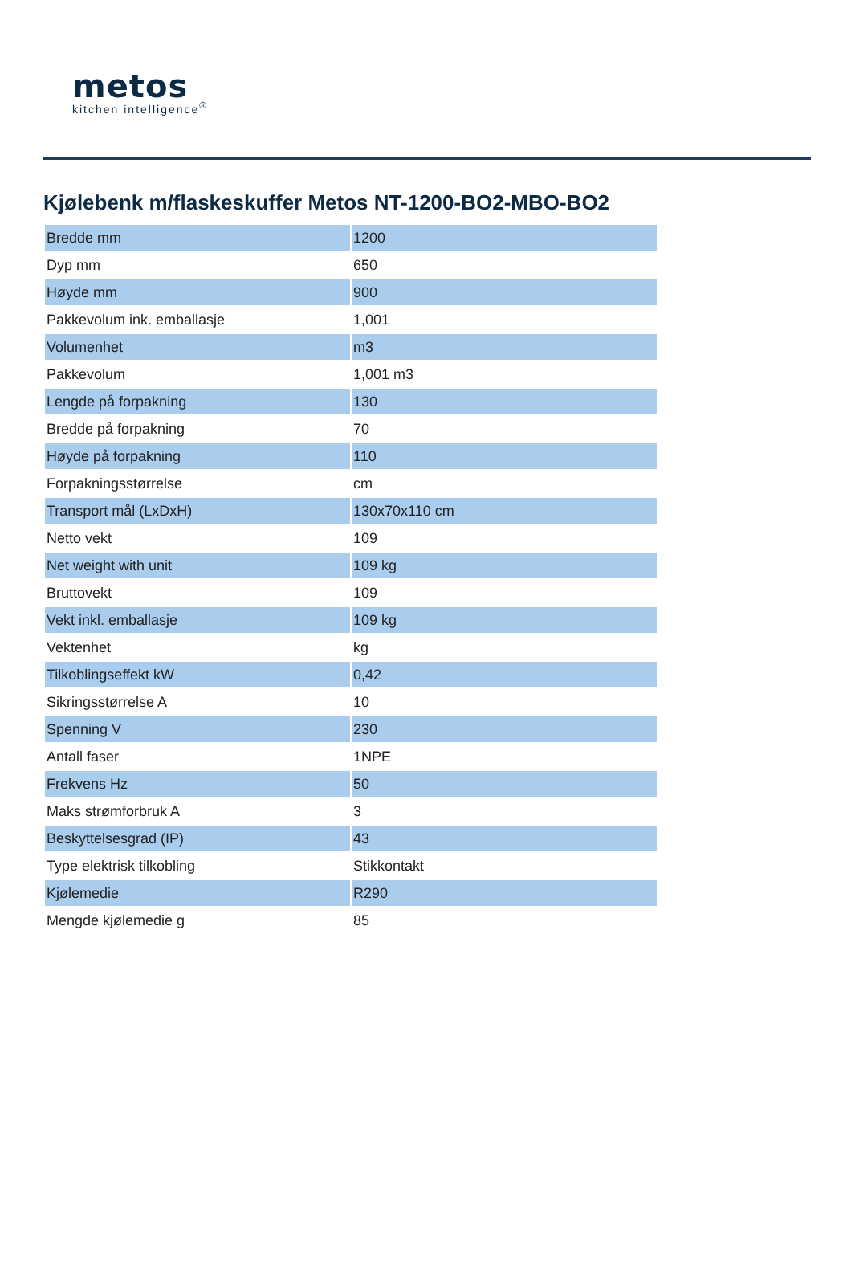metos
kitchen intelligence<sup>®</sup>
Kjølebenk m/flaskeskuffer Metos NT-1200-BO2-MBO-BO2
| Bredde mm | 1200 |
| Dyp mm | 650 |
| Høyde mm | 900 |
| Pakkevolum ink. emballasje | 1,001 |
| Volumenhet | m3 |
| Pakkevolum | 1,001 m3 |
| Lengde på forpakning | 130 |
| Bredde på forpakning | 70 |
| Høyde på forpakning | 110 |
| Forpakningsstørrelse | cm |
| Transport mål (LxDxH) | 130x70x110 cm |
| Netto vekt | 109 |
| Net weight with unit | 109 kg |
| Bruttovekt | 109 |
| Vekt inkl. emballasje | 109 kg |
| Vektenhet | kg |
| Tilkoblingseffekt kW | 0,42 |
| Sikringsstørrelse A | 10 |
| Spenning V | 230 |
| Antall faser | 1NPE |
| Frekvens Hz | 50 |
| Maks strømforbruk A | 3 |
| Beskyttelsesgrad (IP) | 43 |
| Type elektrisk tilkobling | Stikkontakt |
| Kjølemedie | R290 |
| Mengde kjølemedie g | 85 |